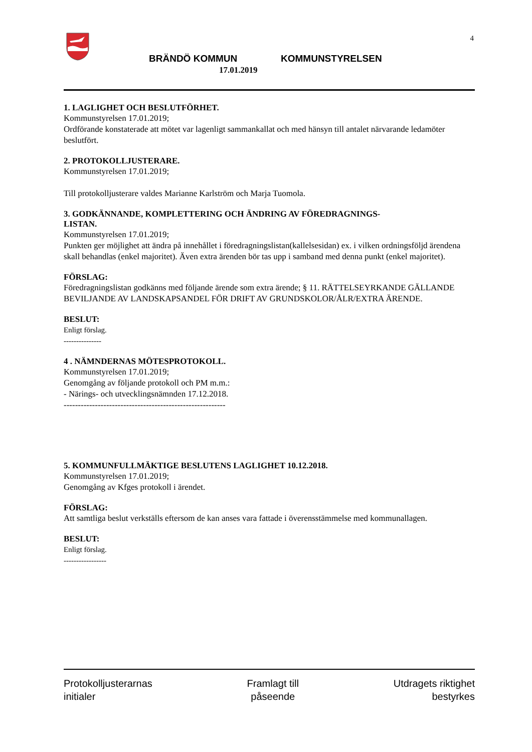4
BRÄNDÖ KOMMUN KOMMUNSTYRELSEN
17.01.2019
1. LAGLIGHET OCH BESLUTFÖRHET.
Kommunstyrelsen 17.01.2019;
Ordförande konstaterade att mötet var lagenligt sammankallat och med hänsyn till antalet närvarande ledamöter beslutfört.
2. PROTOKOLLJUSTERARE.
Kommunstyrelsen 17.01.2019;
Till protokolljusterare valdes Marianne Karlström och Marja Tuomola.
3. GODKÄNNANDE, KOMPLETTERING OCH ÄNDRING AV FÖREDRAGNINGS-
LISTAN.
Kommunstyrelsen 17.01.2019;
Punkten ger möjlighet att ändra på innehållet i föredragningslistan(kallelsesidan) ex. i vilken ordningsföljd ärendena skall behandlas (enkel majoritet). Även extra ärenden bör tas upp i samband med denna punkt (enkel majoritet).
FÖRSLAG:
Föredragningslistan godkänns med följande ärende som extra ärende; § 11. RÄTTELSEYRKANDE GÄLLANDE BEVILJANDE AV LANDSKAPSANDEL FÖR DRIFT AV GRUNDSKOLOR/ÅLR/EXTRA ÄRENDE.
BESLUT:
Enligt förslag.
---------------
4 . NÄMNDERNAS MÖTESPROTOKOLL.
Kommunstyrelsen 17.01.2019;
Genomgång av följande protokoll och PM m.m.:
- Närings- och utvecklingsnämnden 17.12.2018.
---------------------------------------------------------
5. KOMMUNFULLMÄKTIGE BESLUTENS LAGLIGHET 10.12.2018.
Kommunstyrelsen 17.01.2019;
Genomgång av Kfges protokoll i ärendet.
FÖRSLAG:
Att samtliga beslut verkställs eftersom de kan anses vara fattade i överensstämmelse med kommunallagen.
BESLUT:
Enligt förslag.
-----------------
Protokolljusterarnas
initialer
Framlagt till
påseende
Utdragets riktighet
bestyrkes